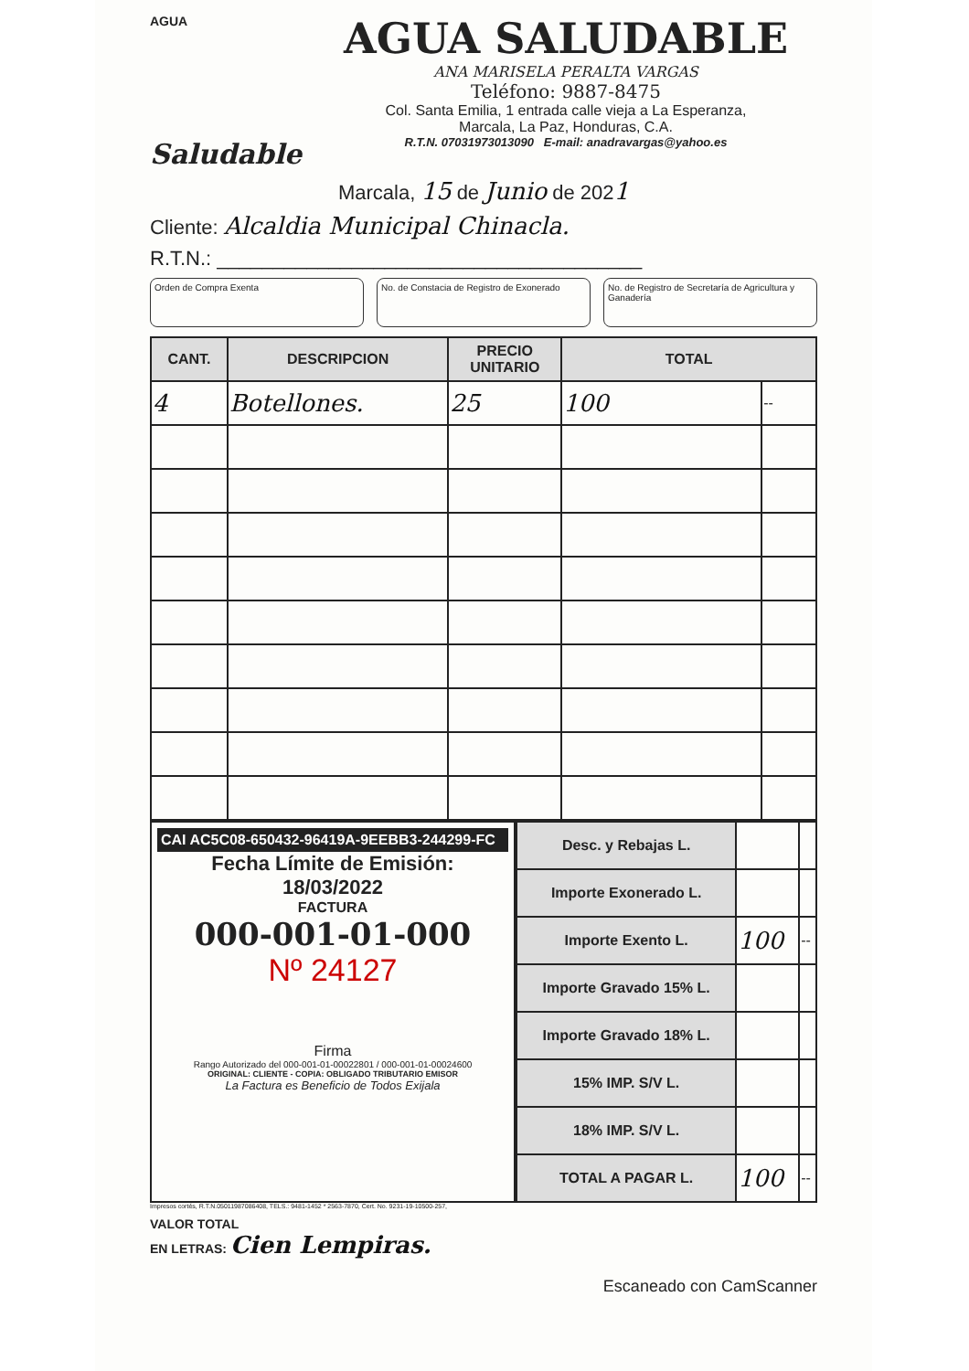AGUA
Saludable
AGUA SALUDABLE
ANA MARISELA PERALTA VARGAS
Teléfono: 9887-8475
Col. Santa Emilia, 1 entrada calle vieja a La Esperanza,
Marcala, La Paz, Honduras, C.A.
R.T.N. 07031973013090 E-mail: anadravargas@yahoo.es
Marcala, 15 de Junio de 2021
Cliente: Alcaldia Municipal Chinacla.
R.T.N.: ______________________________________
Orden de Compra Exenta No. de Constacia de Registro de Exonerado
No. de Registro de Secretaría de Agricultura y Ganadería
| CANT. | DESCRIPCION | PRECIO UNITARIO | TOTAL | |
| --- | --- | --- | --- | --- |
| 4 | Botellones. | 25 | 100 | -- |
CAI AC5C08-650432-96419A-9EEBB3-244299-FC
Fecha Límite de Emisión:
18/03/2022
FACTURA
000-001-01-000
Nº 24127
Firma
Rango Autorizado del 000-001-01-00022801 / 000-001-01-00024600
ORIGINAL: CLIENTE - COPIA: OBLIGADO TRIBUTARIO EMISOR
La Factura es Beneficio de Todos Exijala
| Desc. y Rebajas L. | | |
| Importe Exonerado L. | | |
| Importe Exento L. | 100 | -- |
| Importe Gravado 15% L. | | |
| Importe Gravado 18% L. | | |
| 15% IMP. S/V L. | | |
| 18% IMP. S/V L. | | |
| TOTAL A PAGAR L. | 100 | -- |
Impresos cortés, R.T.N.05011987086408, TELS.: 9481-1452 * 2563-7870, Cert. No. 9231-19-10500-257,
VALOR TOTAL
EN LETRAS: Cien Lempiras.
Escaneado con CamScanner